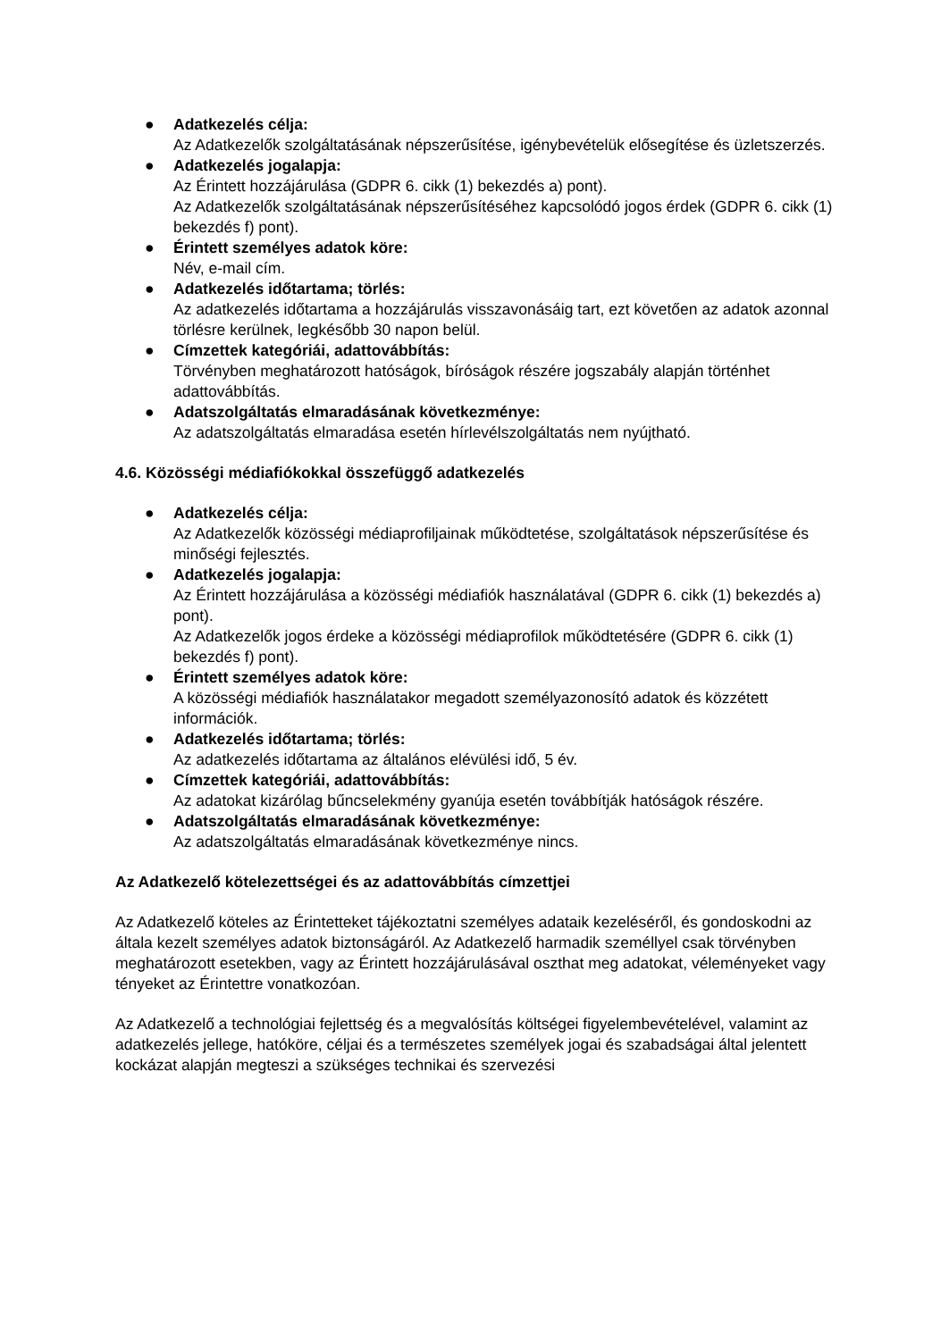● Adatkezelés célja:
Az Adatkezelők szolgáltatásának népszerűsítése, igénybevételük elősegítése és üzletszerzés.
● Adatkezelés jogalapja:
Az Érintett hozzájárulása (GDPR 6. cikk (1) bekezdés a) pont).
Az Adatkezelők szolgáltatásának népszerűsítéséhez kapcsolódó jogos érdek (GDPR 6. cikk (1) bekezdés f) pont).
● Érintett személyes adatok köre:
Név, e-mail cím.
● Adatkezelés időtartama; törlés:
Az adatkezelés időtartama a hozzájárulás visszavonásáig tart, ezt követően az adatok azonnal törlésre kerülnek, legkésőbb 30 napon belül.
● Címzettek kategóriái, adattovábbítás:
Törvényben meghatározott hatóságok, bíróságok részére jogszabály alapján történhet adattovábbítás.
● Adatszolgáltatás elmaradásának következménye:
Az adatszolgáltatás elmaradása esetén hírlevélszolgáltatás nem nyújtható.
4.6. Közösségi médiafiókokkal összefüggő adatkezelés
● Adatkezelés célja:
Az Adatkezelők közösségi médiaprofiljainak működtetése, szolgáltatások népszerűsítése és minőségi fejlesztés.
● Adatkezelés jogalapja:
Az Érintett hozzájárulása a közösségi médiafiók használatával (GDPR 6. cikk (1) bekezdés a) pont).
Az Adatkezelők jogos érdeke a közösségi médiaprofilok működtetésére (GDPR 6. cikk (1) bekezdés f) pont).
● Érintett személyes adatok köre:
A közösségi médiafiók használatakor megadott személyazonosító adatok és közzétett információk.
● Adatkezelés időtartama; törlés:
Az adatkezelés időtartama az általános elévülési idő, 5 év.
● Címzettek kategóriái, adattovábbítás:
Az adatokat kizárólag bűncselekmény gyanúja esetén továbbítják hatóságok részére.
● Adatszolgáltatás elmaradásának következménye:
Az adatszolgáltatás elmaradásának következménye nincs.
Az Adatkezelő kötelezettségei és az adattovábbítás címzettjei
Az Adatkezelő köteles az Érintetteket tájékoztatni személyes adataik kezeléséről, és gondoskodni az általa kezelt személyes adatok biztonságáról. Az Adatkezelő harmadik személlyel csak törvényben meghatározott esetekben, vagy az Érintett hozzájárulásával oszthat meg adatokat, véleményeket vagy tényeket az Érintettre vonatkozóan.
Az Adatkezelő a technológiai fejlettség és a megvalósítás költségei figyelembevételével, valamint az adatkezelés jellege, hatóköre, céljai és a természetes személyek jogai és szabadságai által jelentett kockázat alapján megteszi a szükséges technikai és szervezési